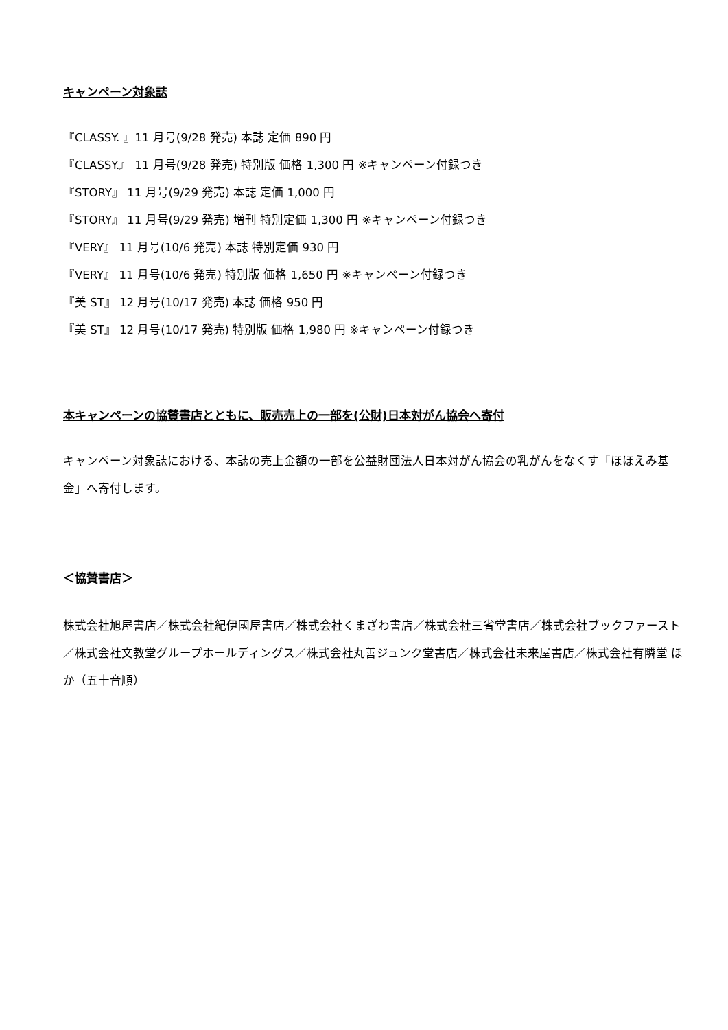キャンペーン対象誌
『CLASSY. 』11 月号(9/28 発売) 本誌 定価 890 円
『CLASSY.』 11 月号(9/28 発売) 特別版 価格 1,300 円 ※キャンペーン付録つき
『STORY』 11 月号(9/29 発売) 本誌 定価 1,000 円
『STORY』 11 月号(9/29 発売) 増刊 特別定価 1,300 円 ※キャンペーン付録つき
『VERY』 11 月号(10/6 発売) 本誌 特別定価 930 円
『VERY』 11 月号(10/6 発売) 特別版 価格 1,650 円 ※キャンペーン付録つき
『美 ST』 12 月号(10/17 発売) 本誌 価格 950 円
『美 ST』 12 月号(10/17 発売) 特別版 価格 1,980 円 ※キャンペーン付録つき
本キャンペーンの協賛書店とともに、販売売上の一部を(公財)日本対がん協会へ寄付
キャンペーン対象誌における、本誌の売上金額の一部を公益財団法人日本対がん協会の乳がんをなくす「ほほえみ基金」へ寄付します。
＜協賛書店＞
株式会社旭屋書店／株式会社紀伊國屋書店／株式会社くまざわ書店／株式会社三省堂書店／株式会社ブックファースト／株式会社文教堂グループホールディングス／株式会社丸善ジュンク堂書店／株式会社未来屋書店／株式会社有隣堂 ほか（五十音順）